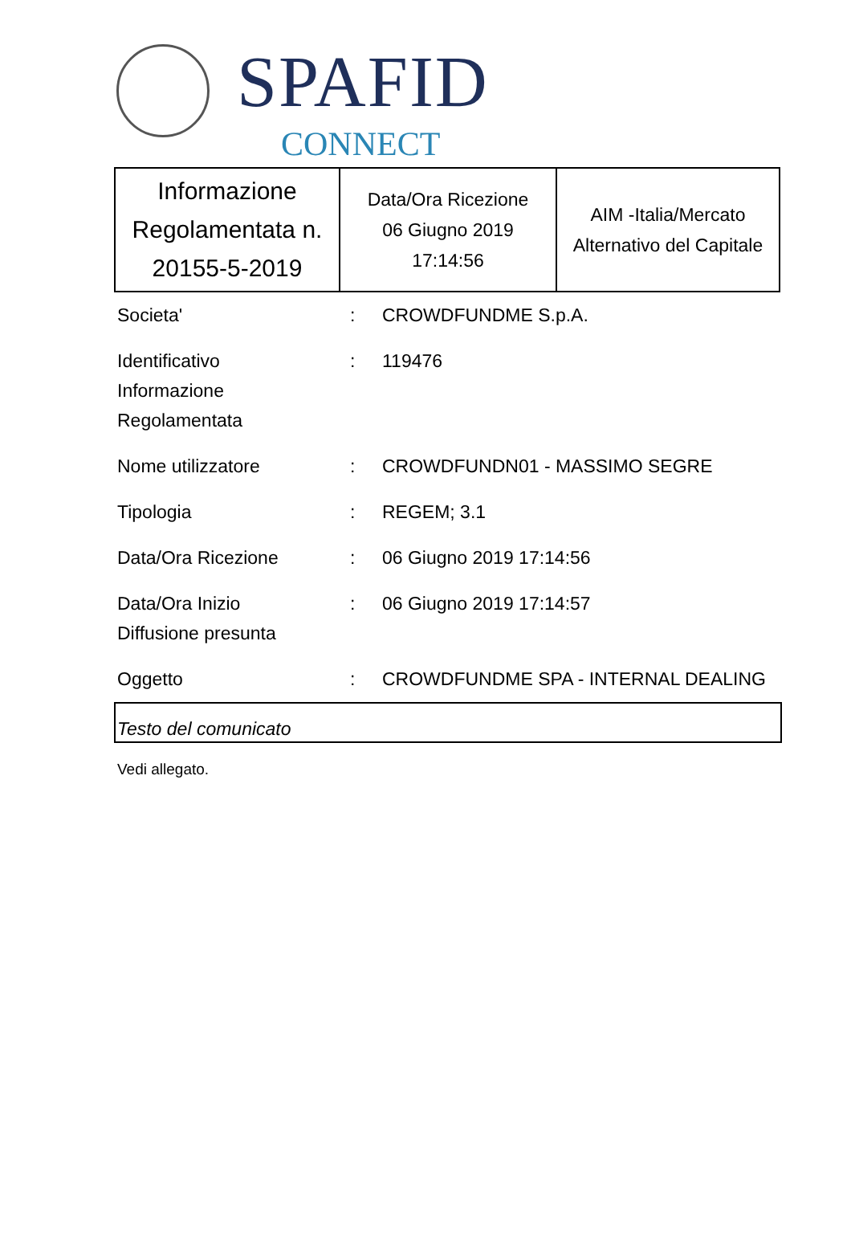SPAFID
CONNECT
| Informazione Regolamentata n. 20155-5-2019 | Data/Ora Ricezione 06 Giugno 2019 17:14:56 | AIM -Italia/Mercato Alternativo del Capitale |
| Societa' | : | CROWDFUNDME S.p.A. |
| Identificativo Informazione Regolamentata | : | 119476 |
| Nome utilizzatore | : | CROWDFUNDN01 - MASSIMO SEGRE |
| Tipologia | : | REGEM; 3.1 |
| Data/Ora Ricezione | : | 06 Giugno 2019 17:14:56 |
| Data/Ora Inizio Diffusione presunta | : | 06 Giugno 2019 17:14:57 |
| Oggetto | : | CROWDFUNDME SPA - INTERNAL DEALING |
Testo del comunicato
Vedi allegato.